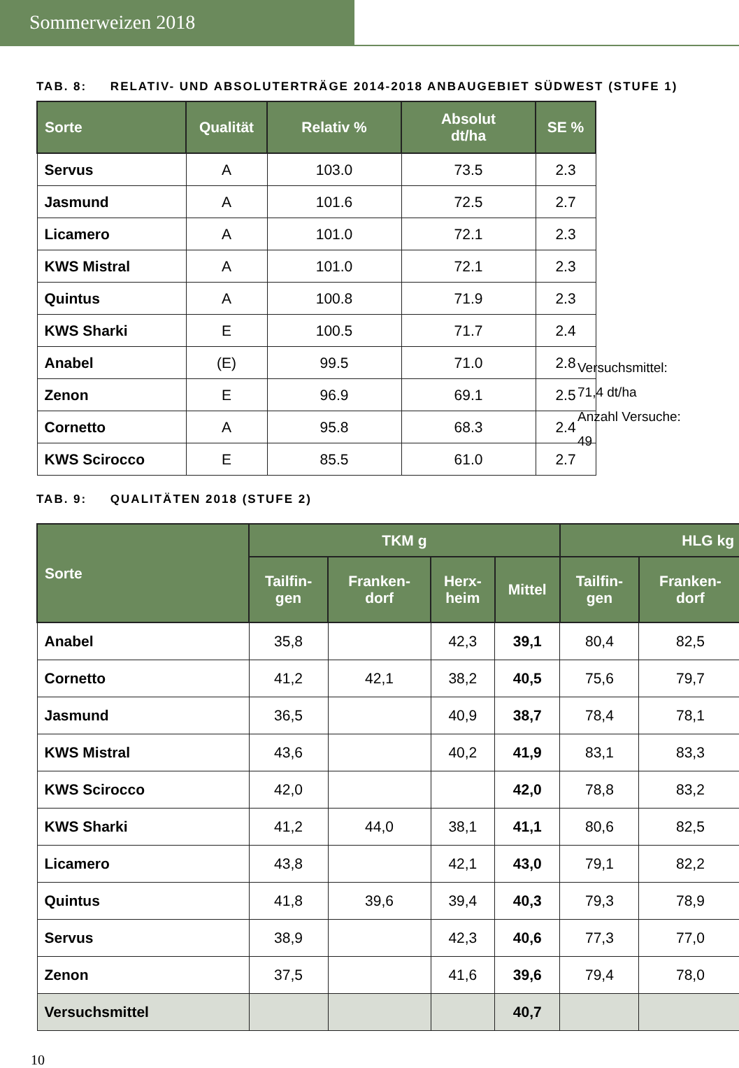Sommerweizen 2018
TAB. 8: RELATIV- UND ABSOLUTERTRÄGE 2014-2018 ANBAUGEBIET SÜDWEST (STUFE 1)
| Sorte | Qualität | Relativ % | Absolut dt/ha | SE % |
| --- | --- | --- | --- | --- |
| Servus | A | 103.0 | 73.5 | 2.3 |
| Jasmund | A | 101.6 | 72.5 | 2.7 |
| Licamero | A | 101.0 | 72.1 | 2.3 |
| KWS Mistral | A | 101.0 | 72.1 | 2.3 |
| Quintus | A | 100.8 | 71.9 | 2.3 |
| KWS Sharki | E | 100.5 | 71.7 | 2.4 |
| Anabel | (E) | 99.5 | 71.0 | 2.8 |
| Zenon | E | 96.9 | 69.1 | 2.5 |
| Cornetto | A | 95.8 | 68.3 | 2.4 |
| KWS Scirocco | E | 85.5 | 61.0 | 2.7 |
Versuchsmittel:
71,4 dt/ha
Anzahl Versuche:
49
TAB. 9: QUALITÄTEN 2018 (STUFE 2)
| Sorte | TKM g | | | | HLG kg | |
| --- | --- | --- | --- | --- | --- | --- |
| | Tailfin- gen | Franken- dorf | Herx- heim | Mittel | Tailfin- gen | Franken- dorf |
| Anabel | 35,8 | | 42,3 | 39,1 | 80,4 | 82,5 |
| Cornetto | 41,2 | 42,1 | 38,2 | 40,5 | 75,6 | 79,7 |
| Jasmund | 36,5 | | 40,9 | 38,7 | 78,4 | 78,1 |
| KWS Mistral | 43,6 | | 40,2 | 41,9 | 83,1 | 83,3 |
| KWS Scirocco | 42,0 | | | 42,0 | 78,8 | 83,2 |
| KWS Sharki | 41,2 | 44,0 | 38,1 | 41,1 | 80,6 | 82,5 |
| Licamero | 43,8 | | 42,1 | 43,0 | 79,1 | 82,2 |
| Quintus | 41,8 | 39,6 | 39,4 | 40,3 | 79,3 | 78,9 |
| Servus | 38,9 | | 42,3 | 40,6 | 77,3 | 77,0 |
| Zenon | 37,5 | | 41,6 | 39,6 | 79,4 | 78,0 |
| Versuchsmittel | | | | 40,7 | | |
10